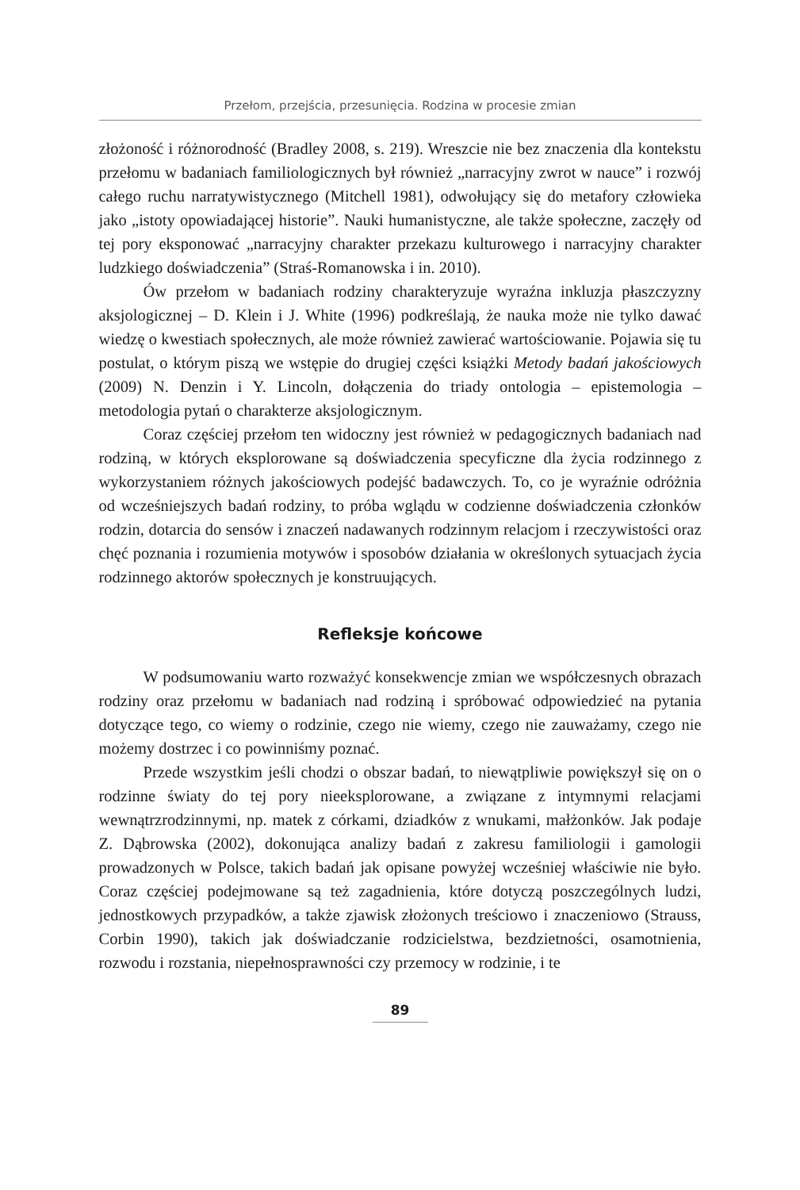Przełom, przejścia, przesunięcia. Rodzina w procesie zmian
złożoność i różnorodność (Bradley 2008, s. 219). Wreszcie nie bez znaczenia dla kontekstu przełomu w badaniach familiologicznych był również „narracyjny zwrot w nauce” i rozwój całego ruchu narratywistycznego (Mitchell 1981), odwołujący się do metafory człowieka jako „istoty opowiadającej historie”. Nauki humanistyczne, ale także społeczne, zaczęły od tej pory eksponować „narracyjny charakter przekazu kulturowego i narracyjny charakter ludzkiego doświadczenia” (Straś-Romanowska i in. 2010).
Ów przełom w badaniach rodziny charakteryzuje wyraźna inkluzja płaszczyzny aksjologicznej – D. Klein i J. White (1996) podkreślają, że nauka może nie tylko dawać wiedzę o kwestiach społecznych, ale może również zawierać wartościowanie. Pojawia się tu postulat, o którym piszą we wstępie do drugiej części książki Metody badań jakościowych (2009) N. Denzin i Y. Lincoln, dołączenia do triady ontologia – epistemologia – metodologia pytań o charakterze aksjologicznym.
Coraz częściej przełom ten widoczny jest również w pedagogicznych badaniach nad rodziną, w których eksplorowane są doświadczenia specyficzne dla życia rodzinnego z wykorzystaniem różnych jakościowych podejść badawczych. To, co je wyraźnie odróżnia od wcześniejszych badań rodziny, to próba wglądu w codzienne doświadczenia członków rodzin, dotarcia do sensów i znaczeń nadawanych rodzinnym relacjom i rzeczywistości oraz chęć poznania i rozumienia motywów i sposobów działania w określonych sytuacjach życia rodzinnego aktorów społecznych je konstruujących.
Refleksje końcowe
W podsumowaniu warto rozważyć konsekwencje zmian we współczesnych obrazach rodziny oraz przełomu w badaniach nad rodziną i spróbować odpowiedzieć na pytania dotyczące tego, co wiemy o rodzinie, czego nie wiemy, czego nie zauważamy, czego nie możemy dostrzec i co powinniśmy poznać.
Przede wszystkim jeśli chodzi o obszar badań, to niewątpliwie powiększył się on o rodzinne światy do tej pory nieeksplorowane, a związane z intymnymi relacjami wewnątrzrodzinnymi, np. matek z córkami, dziadków z wnukami, małżonków. Jak podaje Z. Dąbrowska (2002), dokonująca analizy badań z zakresu familiologii i gamologii prowadzonych w Polsce, takich badań jak opisane powyżej wcześniej właściwie nie było. Coraz częściej podejmowane są też zagadnienia, które dotyczą poszczególnych ludzi, jednostkowych przypadków, a także zjawisk złożonych treściowo i znaczeniowo (Strauss, Corbin 1990), takich jak doświadczanie rodzicielstwa, bezdzietności, osamotnienia, rozwodu i rozstania, niepełnosprawności czy przemocy w rodzinie, i te
89